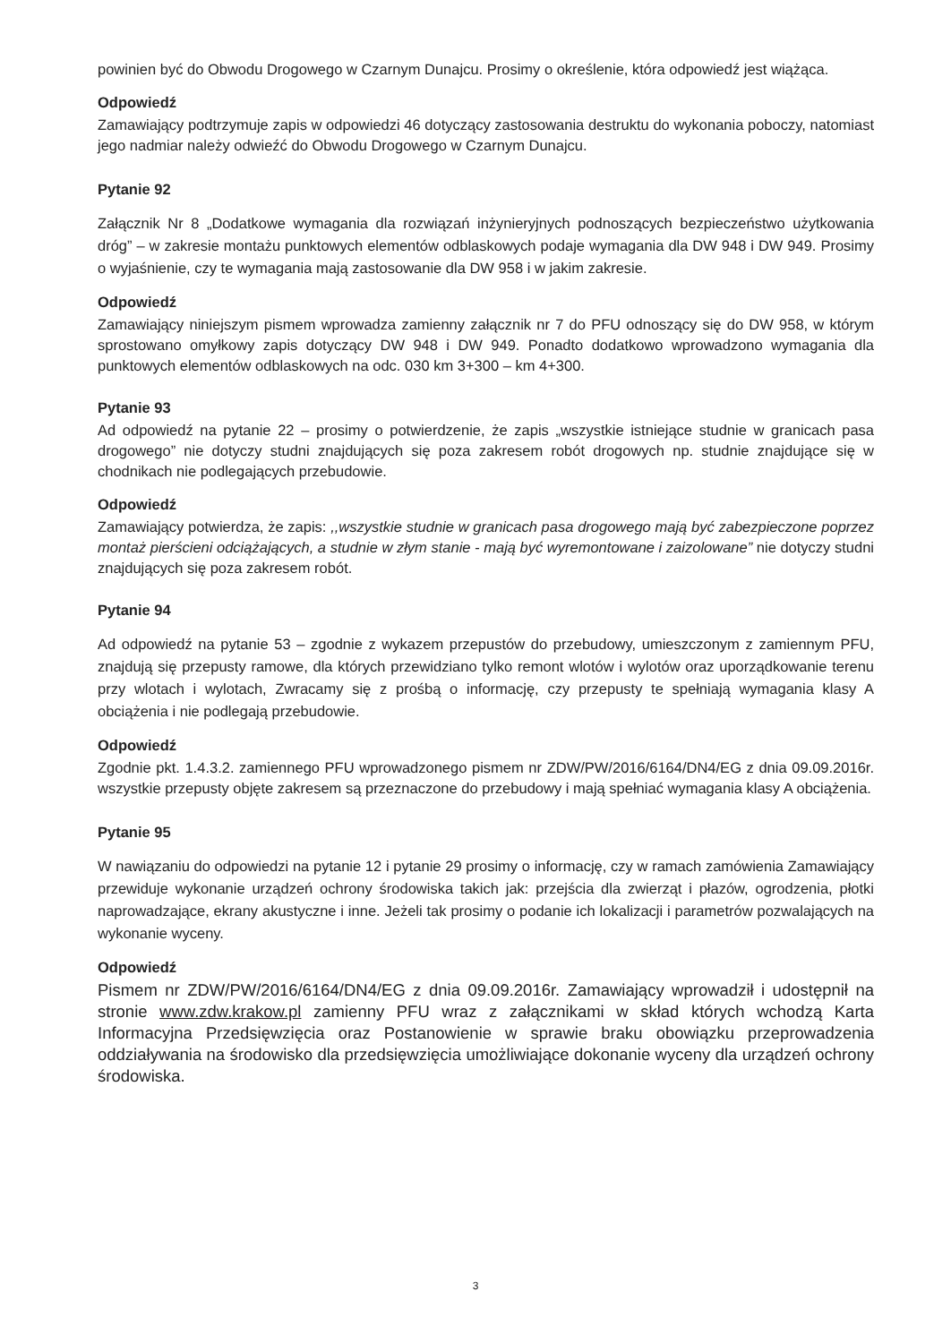powinien być do Obwodu Drogowego w Czarnym Dunajcu. Prosimy o określenie, która odpowiedź jest wiążąca.
Odpowiedź
Zamawiający podtrzymuje zapis w odpowiedzi 46 dotyczący zastosowania destruktu do wykonania poboczy, natomiast jego nadmiar należy odwieźć do Obwodu Drogowego w Czarnym Dunajcu.
Pytanie 92
Załącznik Nr 8 „Dodatkowe wymagania dla rozwiązań inżynieryjnych podnoszących bezpieczeństwo użytkowania dróg” – w zakresie montażu punktowych elementów odblaskowych podaje wymagania dla DW 948 i DW 949. Prosimy o wyjaśnienie, czy te wymagania mają zastosowanie dla DW 958 i w jakim zakresie.
Odpowiedź
Zamawiający niniejszym pismem wprowadza zamienny załącznik nr 7 do PFU odnoszący się do DW 958, w którym sprostowano omyłkowy zapis dotyczący DW 948 i DW 949. Ponadto dodatkowo wprowadzono wymagania dla punktowych elementów odblaskowych na odc. 030 km 3+300 – km 4+300.
Pytanie 93
Ad odpowiedź na pytanie 22 – prosimy o potwierdzenie, że zapis „wszystkie istniejące studnie w granicach pasa drogowego” nie dotyczy studni znajdujących się poza zakresem robót drogowych np. studnie znajdujące się w chodnikach nie podlegających przebudowie.
Odpowiedź
Zamawiający potwierdza, że zapis: ,,wszystkie studnie w granicach pasa drogowego mają być zabezpieczone poprzez montaż pierścieni odciążających, a studnie w złym stanie - mają być wyremontowane i zaizolowane” nie dotyczy studni znajdujących się poza zakresem robót.
Pytanie 94
Ad odpowiedź na pytanie 53 – zgodnie z wykazem przepustów do przebudowy, umieszczonym z zamiennym PFU, znajdują się przepusty ramowe, dla których przewidziano tylko remont wlotów i wylotów oraz uporządkowanie terenu przy wlotach i wylotach, Zwracamy się z prośbą o informację, czy przepusty te spełniają wymagania klasy A obciążenia i nie podlegają przebudowie.
Odpowiedź
Zgodnie pkt. 1.4.3.2. zamiennego PFU wprowadzonego pismem nr ZDW/PW/2016/6164/DN4/EG z dnia 09.09.2016r. wszystkie przepusty objęte zakresem są przeznaczone do przebudowy i mają spełniać wymagania klasy A obciążenia.
Pytanie 95
W nawiązaniu do odpowiedzi na pytanie 12 i pytanie 29 prosimy o informację, czy w ramach zamówienia Zamawiający przewiduje wykonanie urządzeń ochrony środowiska takich jak: przejścia dla zwierząt i płazów, ogrodzenia, płotki naprowadzające, ekrany akustyczne i inne. Jeżeli tak prosimy o podanie ich lokalizacji i parametrów pozwalających na wykonanie wyceny.
Odpowiedź
Pismem nr ZDW/PW/2016/6164/DN4/EG z dnia 09.09.2016r. Zamawiający wprowadził i udostępnił na stronie www.zdw.krakow.pl zamienny PFU wraz z załącznikami w skład których wchodzą Karta Informacyjna Przedsięwzięcia oraz Postanowienie w sprawie braku obowiązku przeprowadzenia oddziaływania na środowisko dla przedsięwzięcia umożliwiające dokonanie wyceny dla urządzeń ochrony środowiska.
3